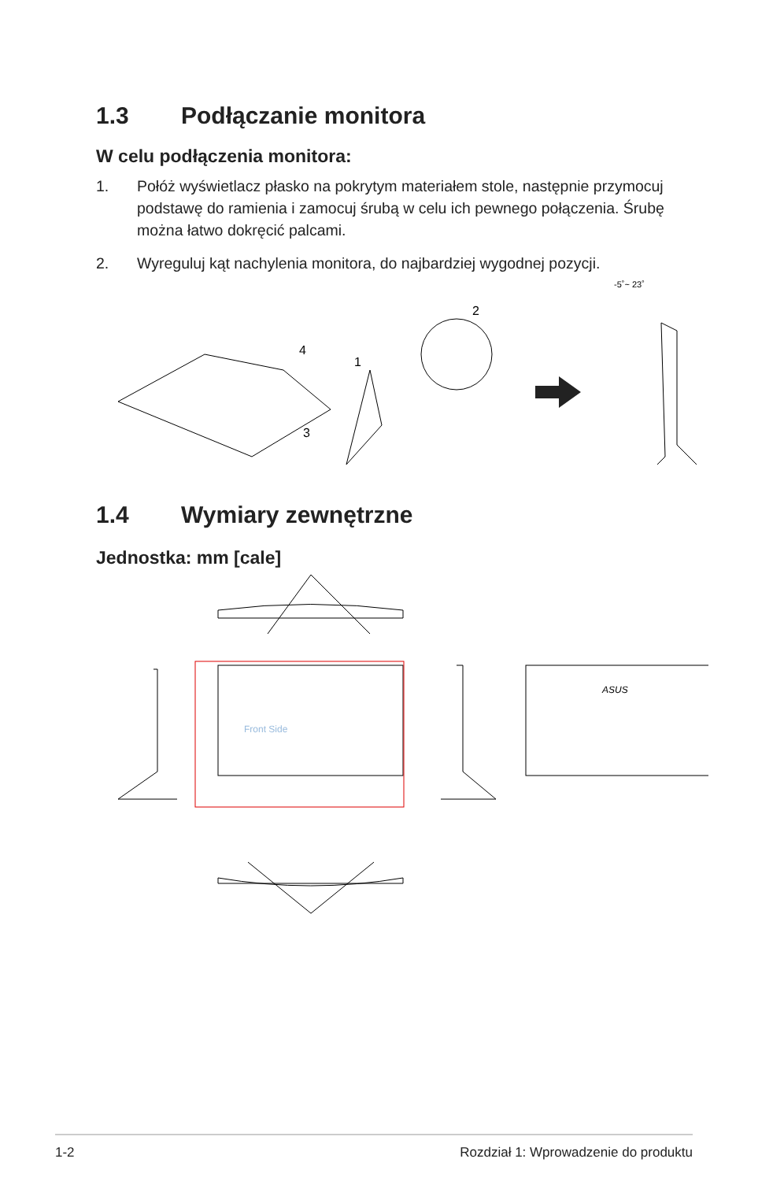1.3 Podłączanie monitora
W celu podłączenia monitora:
1. Połóż wyświetlacz płasko na pokrytym materiałem stole, następnie przymocuj podstawę do ramienia i zamocuj śrubą w celu ich pewnego połączenia. Śrubę można łatwo dokręcić palcami.
2. Wyreguluj kąt nachylenia monitora, do najbardziej wygodnej pozycji.
-5˚~ 23˚
4
1
2
3
1.4 Wymiary zewnętrzne
Jednostka: mm [cale]
ASUS
Front Side
1-2 Rozdział 1: Wprowadzenie do produktu